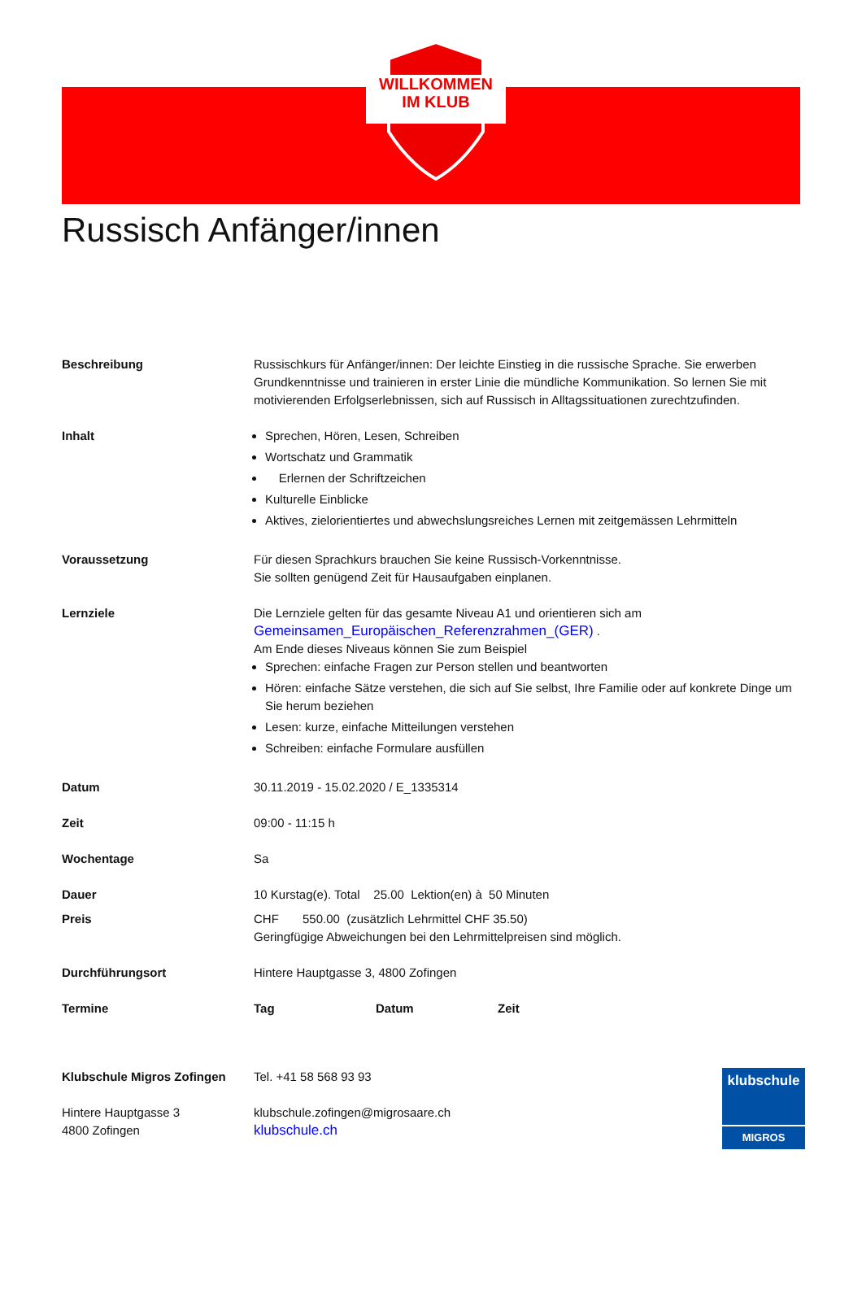WILLKOMMEN
IM KLUB
Russisch Anfänger/innen
| Beschreibung | Russischkurs für Anfänger/innen: Der leichte Einstieg in die russische Sprache. Sie erwerben Grundkenntnisse und trainieren in erster Linie die mündliche Kommunikation. So lernen Sie mit motivierenden Erfolgserlebnissen, sich auf Russisch in Alltagssituationen zurechtzufinden. |
| Inhalt | Sprechen, Hören, Lesen, Schreiben Wortschatz und Grammatik Erlernen der Schriftzeichen Kulturelle Einblicke Aktives, zielorientiertes und abwechslungsreiches Lernen mit zeitgemässen Lehrmitteln |
| Voraussetzung | Für diesen Sprachkurs brauchen Sie keine Russisch-Vorkenntnisse. Sie sollten genügend Zeit für Hausaufgaben einplanen. |
| Lernziele | Die Lernziele gelten für das gesamte Niveau A1 und orientieren sich am Gemeinsamen_Europäischen_Referenzrahmen_(GER) . Am Ende dieses Niveaus können Sie zum Beispiel Sprechen: einfache Fragen zur Person stellen und beantworten Hören: einfache Sätze verstehen, die sich auf Sie selbst, Ihre Familie oder auf konkrete Dinge um Sie herum beziehen Lesen: kurze, einfache Mitteilungen verstehen Schreiben: einfache Formulare ausfüllen |
| Datum | 30.11.2019 - 15.02.2020 / E_1335314 |
| Zeit | 09:00 - 11:15 h |
| Wochentage | Sa |
| Dauer | 10 Kurstag(e). Total 25.00 Lektion(en) à 50 Minuten |
| Preis | CHF 550.00 (zusätzlich Lehrmittel CHF 35.50) Geringfügige Abweichungen bei den Lehrmittelpreisen sind möglich. |
| Durchführungsort | Hintere Hauptgasse 3, 4800 Zofingen |
| Termine | Tag Datum Zeit |
Klubschule Migros Zofingen
Hintere Hauptgasse 3
4800 Zofingen
Tel. +41 58 568 93 93
klubschule.zofingen@migrosaare.ch
klubschule.ch
klubschule
MIGROS